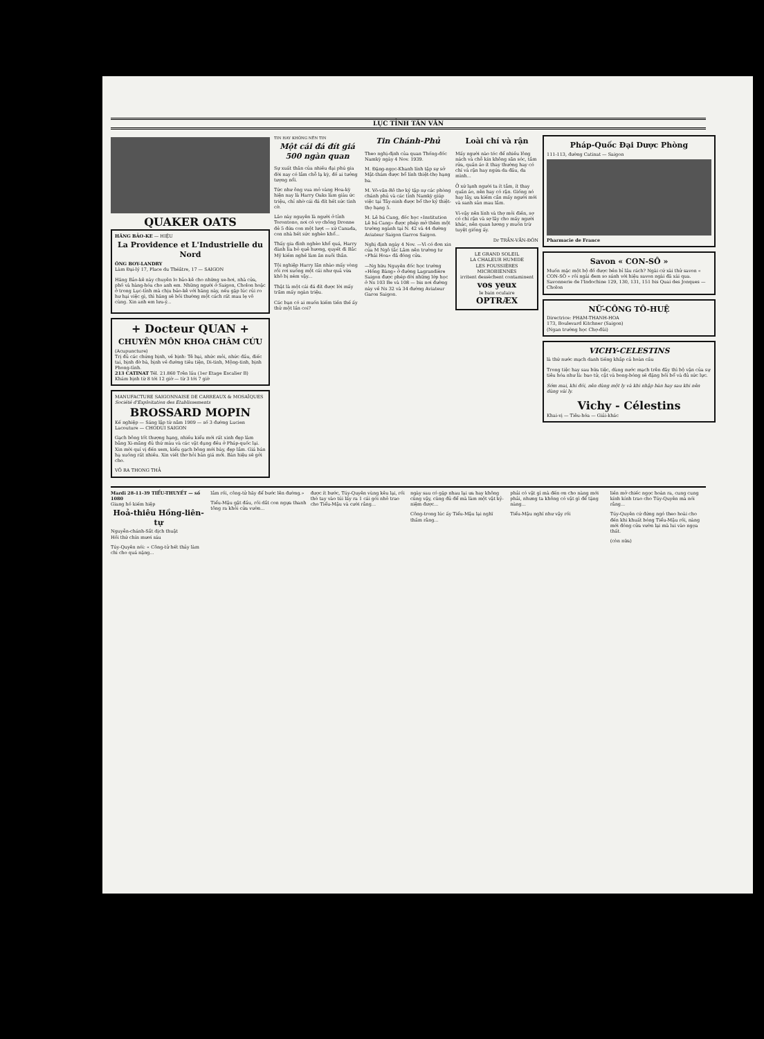LỤC TỈNH TÂN VĂN
QUAKER OATS
HÃNG BẢO-KE — HIỆU
La Providence et L'Industrielle du Nord
ÔNG BOY-LANDRY
Làm Đại-lý 17, Place du Théâtre, 17 — SAIGON
Hãng Bảo-kê này chuyên lo bảo-kê cho những xe-hơi, nhà cửa, phố và hàng-hóa cho anh em. Những người ở Saigon, Cholon hoặc ở trong Lục-tỉnh mà chịu bảo-kê với hãng này, nếu gặp lúc rủi ro hư hại việc gì, thì hãng sẽ bồi thường một cách rất mau lẹ vô cùng. Xin anh em lưu-ý...
+ Docteur QUAN +
CHUYÊN MÔN KHOA CHÂM CỨU
(Acupuncture)
Trị đủ các chứng bịnh, về bịnh: Tê bại, nhức mỏi, nhức đầu, điếc tai, bịnh đờ bà, bịnh về đường tiêu tiện, Di-tinh, Mộng-tinh, bịnh Phong-tình.
213 CATINAT Tél. 21.860 Trên lầu (1er Etage Escalier B)
Khám bịnh từ 8 tới 12 giờ — từ 3 tới 7 giờ
MANUFACTURE SAIGONNAISE DE CARREAUX & MOSAÏQUES
Société d'Exploitation des Etablissements
BROSSARD MOPIN
Kế nghiệp — Sáng lập từ năm 1909 — số 3 đường Lucien Lacouture — CHODUI SAIGON
Gạch bông tốt thượng hạng, nhiều kiểu mới rất xinh đẹp làm bằng Xi-măng đủ thứ màu và các vật dụng đều ở Pháp-quốc lại. Xin mời quí vị đến xem, kiểu gạch bông mới bày, đẹp lắm. Giá bán hạ xuống rất nhiều. Xin viết thơ hỏi bản giá mới. Bán hiệu sẽ gởi cho.
VÕ RA THONG THẢ
TIN HAY KHÔNG NÊN TIN
Một cái đá đít giá 500 ngàn quan
Sự xuất thân của nhiều đại phú gia đời nay có lắm chỗ lạ kỳ, đố ai tưởng tượng nổi.
Tức như ông vua mỏ vàng Hoa-kỳ hiện nay là Harry Oaks làm giàu ức triệu, chỉ nhờ cái đá đít hết sức tình cờ.
Lão này nguyên là người ở tỉnh Torontono, nơi có vợ chồng Dronne đẻ 5 đứa con một lượt — xứ Canada, con nhà hết sức nghèo khổ...
Thấy gia đình nghèo khổ quá, Harry đành lìa bỏ quê hương, quyết đi Bắc Mỹ kiếm nghề làm ăn nuôi thân.
Tội nghiệp Harry lăn nhào mấy vòng rồi rơi xuống một cái như quả vừa khô bị ném vậy...
Thật là một cái đá đít được lời mấy trăm mấy ngàn triệu.
Các bạn có ai muốn kiếm tiền thế ấy thử một lần coi?
Tin Chánh-Phủ
Theo nghị-định của quan Thống-đốc Namkỳ ngày 4 Nov. 1939.
M. Đặng-ngọc-Khanh lính tập sự sở Mật-thám được bổ lính thiệt-thọ hạng ba.
M. Võ-văn-Rô thơ ký tập sự các phòng chánh phủ và các tỉnh Namkỳ giúp việc tại Tây-ninh được bổ thơ ký thiệt-thọ hạng 5.
M. Lê bá Cang, đốc học «Institution Lê bá Cang» được phép mở thêm một trường ngành tại N. 42 và 44 đường Aviateur Saigon Garros Saigon.
Nghị định ngày 4 Nov. —Vì có đơn xin của M Ngô tắc Lâm nên trường tư «Phái Hoa» đã đóng cửa.
—Ng hữu Nguyên đốc học trường «Hồng Bàng» ở đường Lagrandière Saigon được phép dời những lớp học ở Ns 103 Be và 108 — bis nơi đường này về Ns 32 và 34 đường Aviateur Garos Saigon.
Loài chí và rận
Mấy người nào tóc để nhiều lông nách và chỗ kín không săn sóc, tắm rửa, quần áo ít thay thường hay có chí và rận hay ngứa da đầu, da mình...
Ở xứ lạnh người ta ít tắm, ít thay quần áo, nên hay có rận. Giống nó hay lây, ưa kiếm cắn mấy người mới và sanh sản mau lắm.
Vì-vậy nên lính và thợ mỏi điền, sợ có chí rận và sợ lây cho mấy người khác, nên quan lương y muốn trừ tuyệt giống ấy.
Dr TRẦN-VĂN-ĐÔN
LE GRAND SOLEIL
LA CHALEUR HUMIDE
LES POUSSIÈRES MICROBIENNES
irritent dessèchent contaminent
vos yeux
le bain oculaire
OPTRÆX
Pháp-Quốc Đại Dược Phòng
111-113, đường Catinat — Saigon
Pharmacie de France
Savon « CON-SÔ »
Muốn mặc một bộ đồ được bền bỉ lâu rách? Ngài cứ xài thử savon « CON-SÔ » rồi ngài đem so sánh với hiệu savon ngài đã xài qua.
Savonnerie de l'Indochine 129, 130, 131, 151 bis Quai des Jonques — Cholon
NỮ-CÔNG TÔ-HUỆ
Directrice: PHẠM-THANH-HOA
173, Boulevard Kitchner (Saigon)
(Ngan trường học Chợ-đũi)
VICHY-CELESTINS
là thứ nước mạch danh tiếng khắp cả hoàn cầu
Trong tiệc hay sau bữa tiệc, dùng nước mạch trên đây thì bộ vận của sự tiêu hóa như là: bao tử, cật và bong-bóng sẽ đặng bồi bổ và đủ sức lực.
Sớm mai, khi đói, nên dùng một ly và khi nhập bàn hay sau khi nên dùng vài ly.
Vichy - Célestins
Khai-vị — Tiêu-hóa — Giải-khác
Mardi 28-11-39 TIỂU-THUYẾT — số 1080
Giang hồ kiếm hiệp
Hoả-thiêu Hồng-liên-tự
Nguyễn-chánh-Sắt dịch thuật
Hồi thứ chín mươi sáu
Túy-Quyên nói: « Công-tử hết thảy làm chi cho quá nặng...
lắm rồi, công-tử hãy để bước lên đường.»
Tiểu-Mậu gật đầu, rồi dắt con ngựa thanh tông ra khỏi cửa vườn...
được ít bước, Túy-Quyên vùng kêu lại, rồi thò tay vào túi lấy ra 1 cái gói nhỏ trao cho Tiểu-Mậu và cười rằng...
ngày sau có gặp nhau lại ưa hay không cũng vậy, cũng đủ để mà làm một vật kỷ-niệm được...
Công-trong lúc ấy Tiểu-Mậu lại nghĩ thầm rằng...
phải có vật gì mà đến ơn cho nàng mới phải, nhưng ta không có vật gì để tặng nàng...
Tiểu-Mậu nghĩ như vậy rồi
liền mở chiếc ngọc hoàn ra, cung cung kính kính trao cho Túy-Quyên mà nói rằng...
Túy-Quyên cứ đứng ngó theo hoài cho đến khi khuất bóng Tiểu-Mậu rồi, nàng mới đóng cửa vườn lại mà lui vào ngọa thất.
(còn nữa)